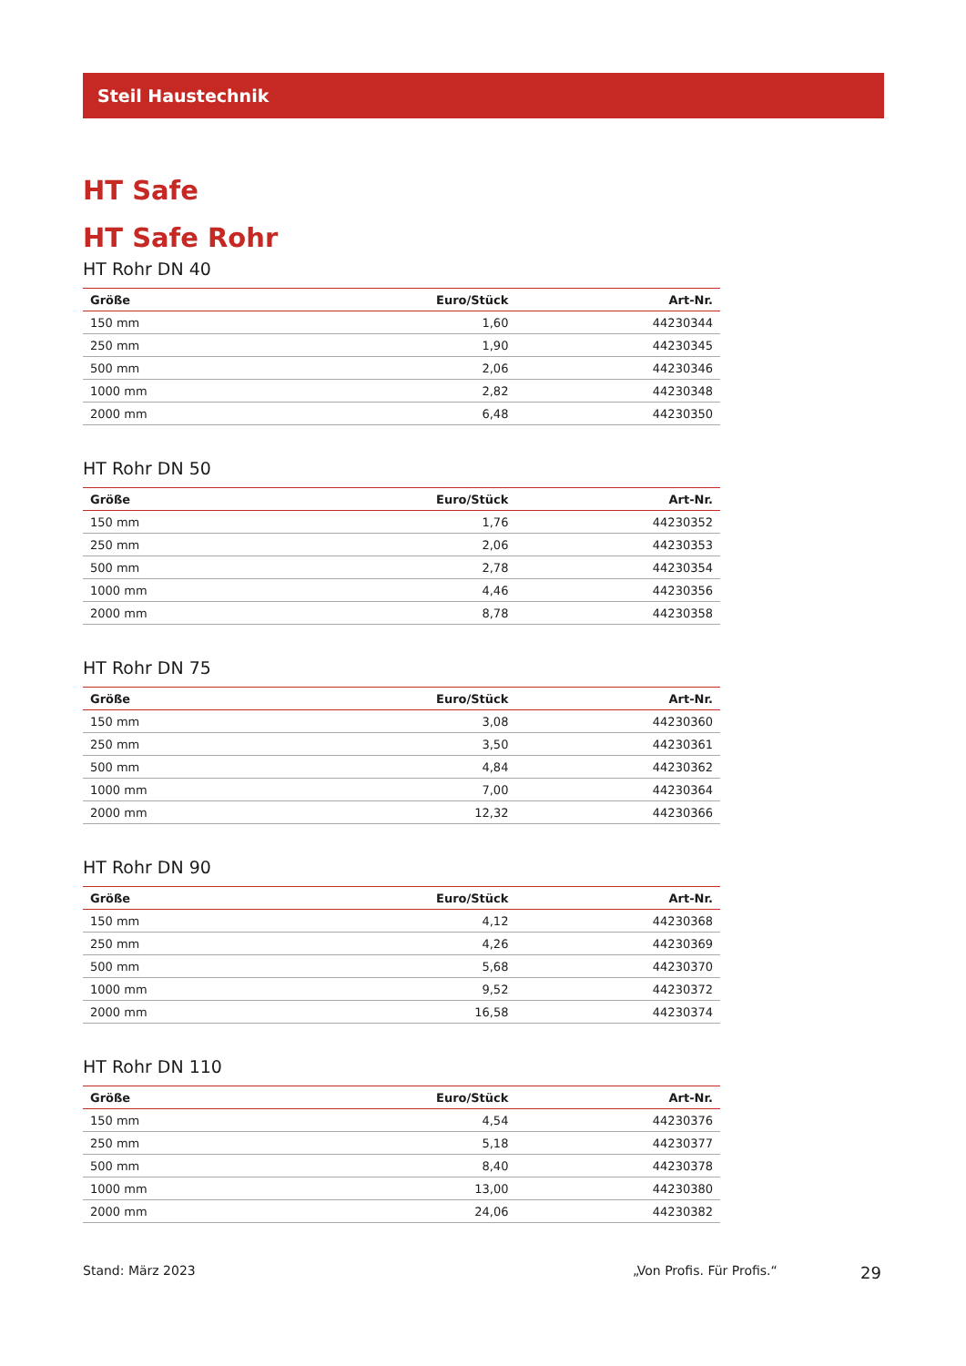Steil Haustechnik
HT Safe
HT Safe Rohr
HT Rohr DN 40
| Größe | Euro/Stück | Art-Nr. |
| --- | --- | --- |
| 150 mm | 1,60 | 44230344 |
| 250 mm | 1,90 | 44230345 |
| 500 mm | 2,06 | 44230346 |
| 1000 mm | 2,82 | 44230348 |
| 2000 mm | 6,48 | 44230350 |
HT Rohr DN 50
| Größe | Euro/Stück | Art-Nr. |
| --- | --- | --- |
| 150 mm | 1,76 | 44230352 |
| 250 mm | 2,06 | 44230353 |
| 500 mm | 2,78 | 44230354 |
| 1000 mm | 4,46 | 44230356 |
| 2000 mm | 8,78 | 44230358 |
HT Rohr DN 75
| Größe | Euro/Stück | Art-Nr. |
| --- | --- | --- |
| 150 mm | 3,08 | 44230360 |
| 250 mm | 3,50 | 44230361 |
| 500 mm | 4,84 | 44230362 |
| 1000 mm | 7,00 | 44230364 |
| 2000 mm | 12,32 | 44230366 |
HT Rohr DN 90
| Größe | Euro/Stück | Art-Nr. |
| --- | --- | --- |
| 150 mm | 4,12 | 44230368 |
| 250 mm | 4,26 | 44230369 |
| 500 mm | 5,68 | 44230370 |
| 1000 mm | 9,52 | 44230372 |
| 2000 mm | 16,58 | 44230374 |
HT Rohr DN 110
| Größe | Euro/Stück | Art-Nr. |
| --- | --- | --- |
| 150 mm | 4,54 | 44230376 |
| 250 mm | 5,18 | 44230377 |
| 500 mm | 8,40 | 44230378 |
| 1000 mm | 13,00 | 44230380 |
| 2000 mm | 24,06 | 44230382 |
Stand: März 2023 „Von Profis. Für Profis.“ 29